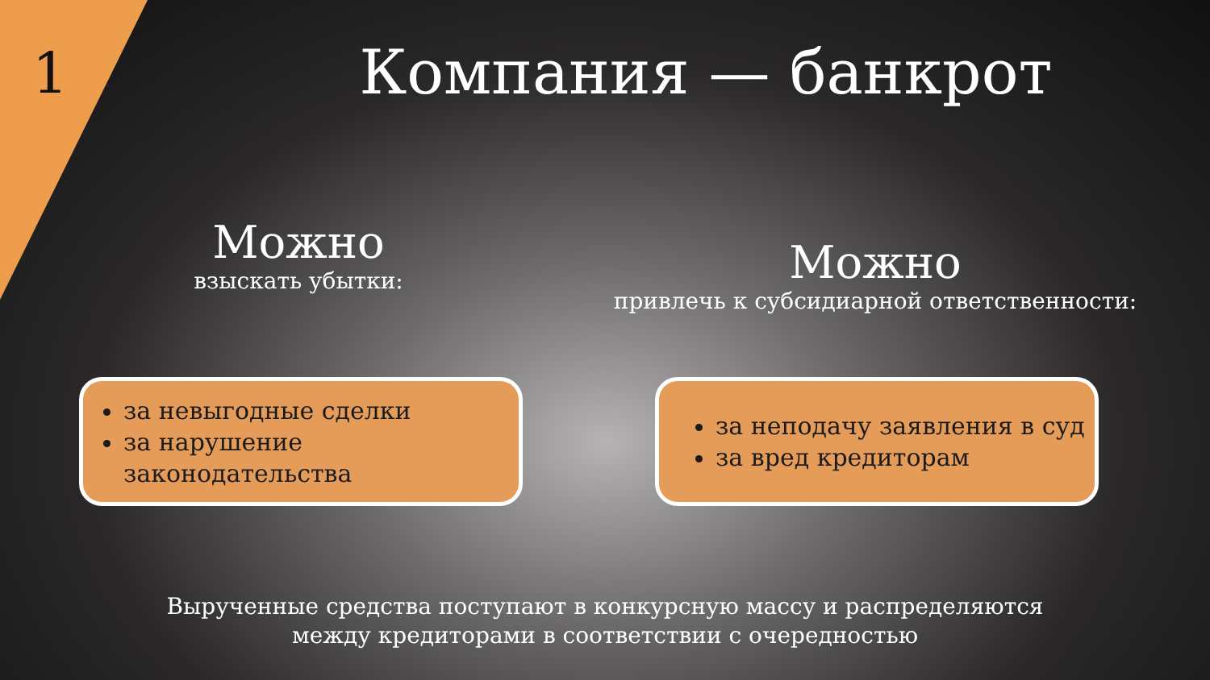1
Компания — банкрот
Можно
взыскать убытки:
Можно
привлечь к субсидиарной ответственности:
за невыгодные сделки
за нарушение законодательства
за неподачу заявления в суд
за вред кредиторам
Вырученные средства поступают в конкурсную массу и распределяются
между кредиторами в соответствии с очередностью